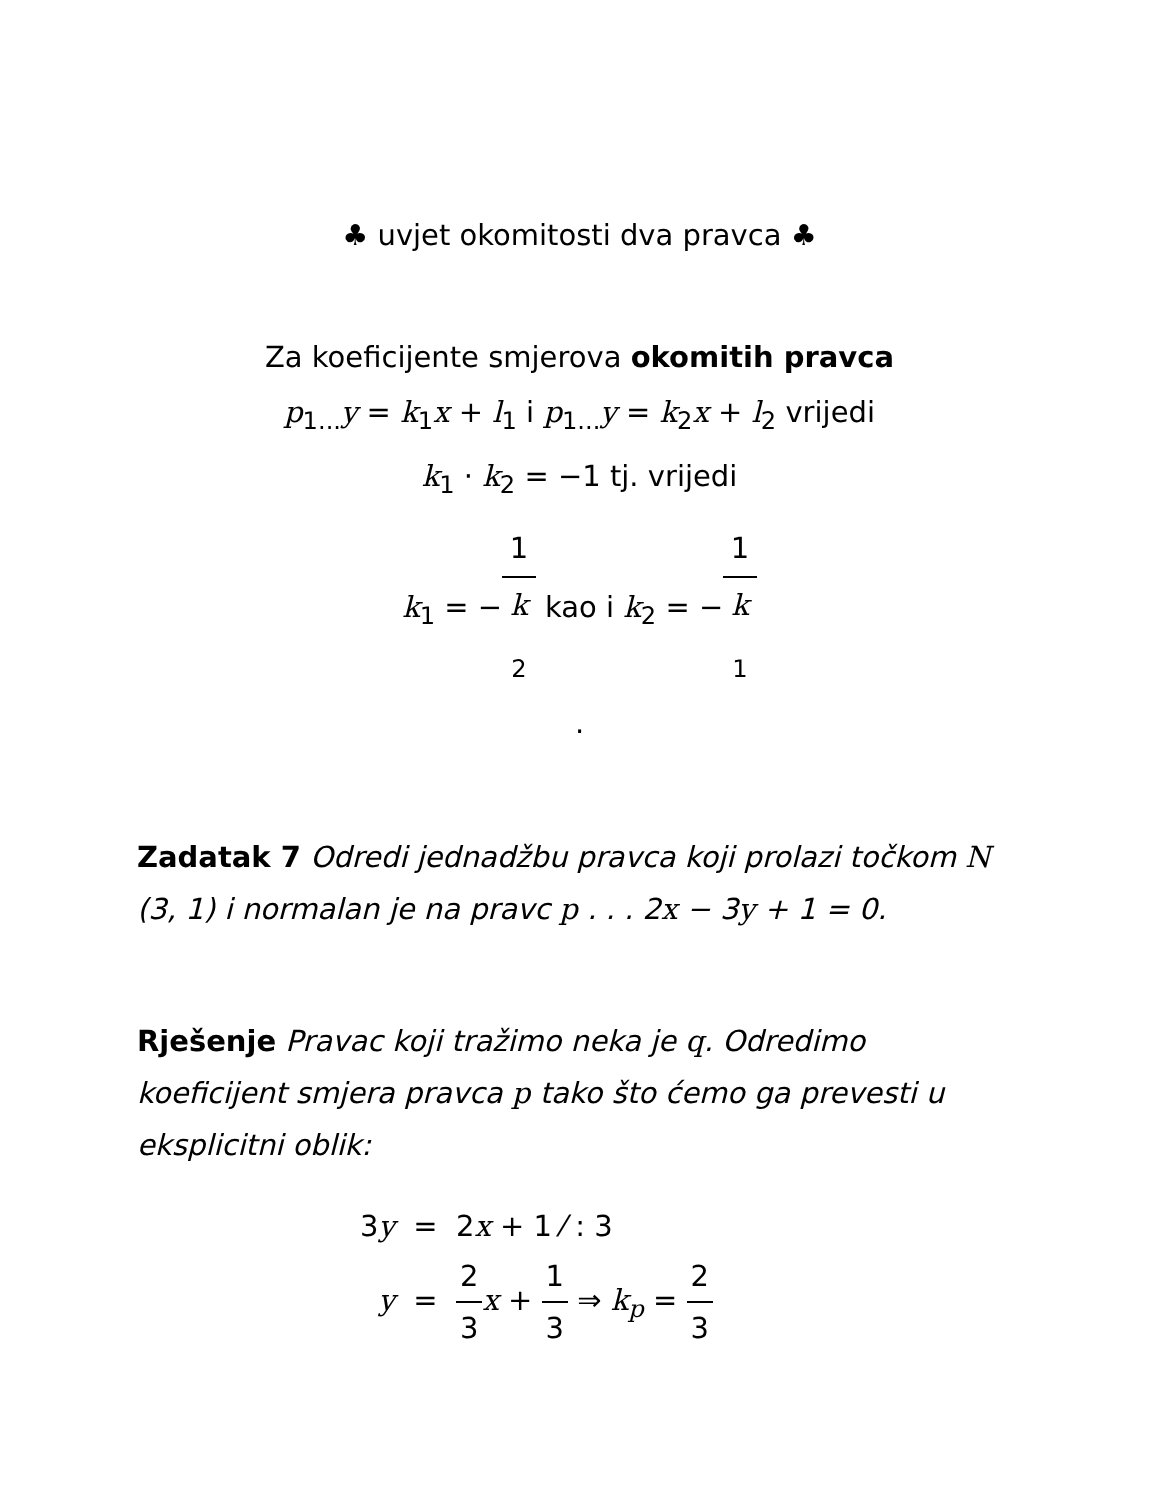♣ uvjet okomitosti dva pravca ♣
Za koeficijente smjerova okomitih pravca
p<sub>1...</sub>y = k<sub>1</sub>x + l<sub>1</sub> i p<sub>1...</sub>y = k<sub>2</sub>x + l<sub>2</sub> vrijedi
k<sub>1</sub> · k<sub>2</sub> = −1 tj. vrijedi
k<sub>1</sub> = −1 k
<sub>2</sub> kao i k<sub>2</sub> = −1 k
<sub>1</sub>
.
Zadatak 7 Odredi jednadžbu pravca koji prolazi točkom N (3, 1) i normalan je na pravc p . . . 2x − 3y + 1 = 0.
Rješenje Pravac koji tražimo neka je q. Odredimo koeficijent smjera pravca p tako što ćemo ga prevesti u eksplicitni oblik:
3y = 2x + 1 ⁄ : 3
y = 2 3 x + 1 3 ⇒ k<sub>p</sub> = 2 3